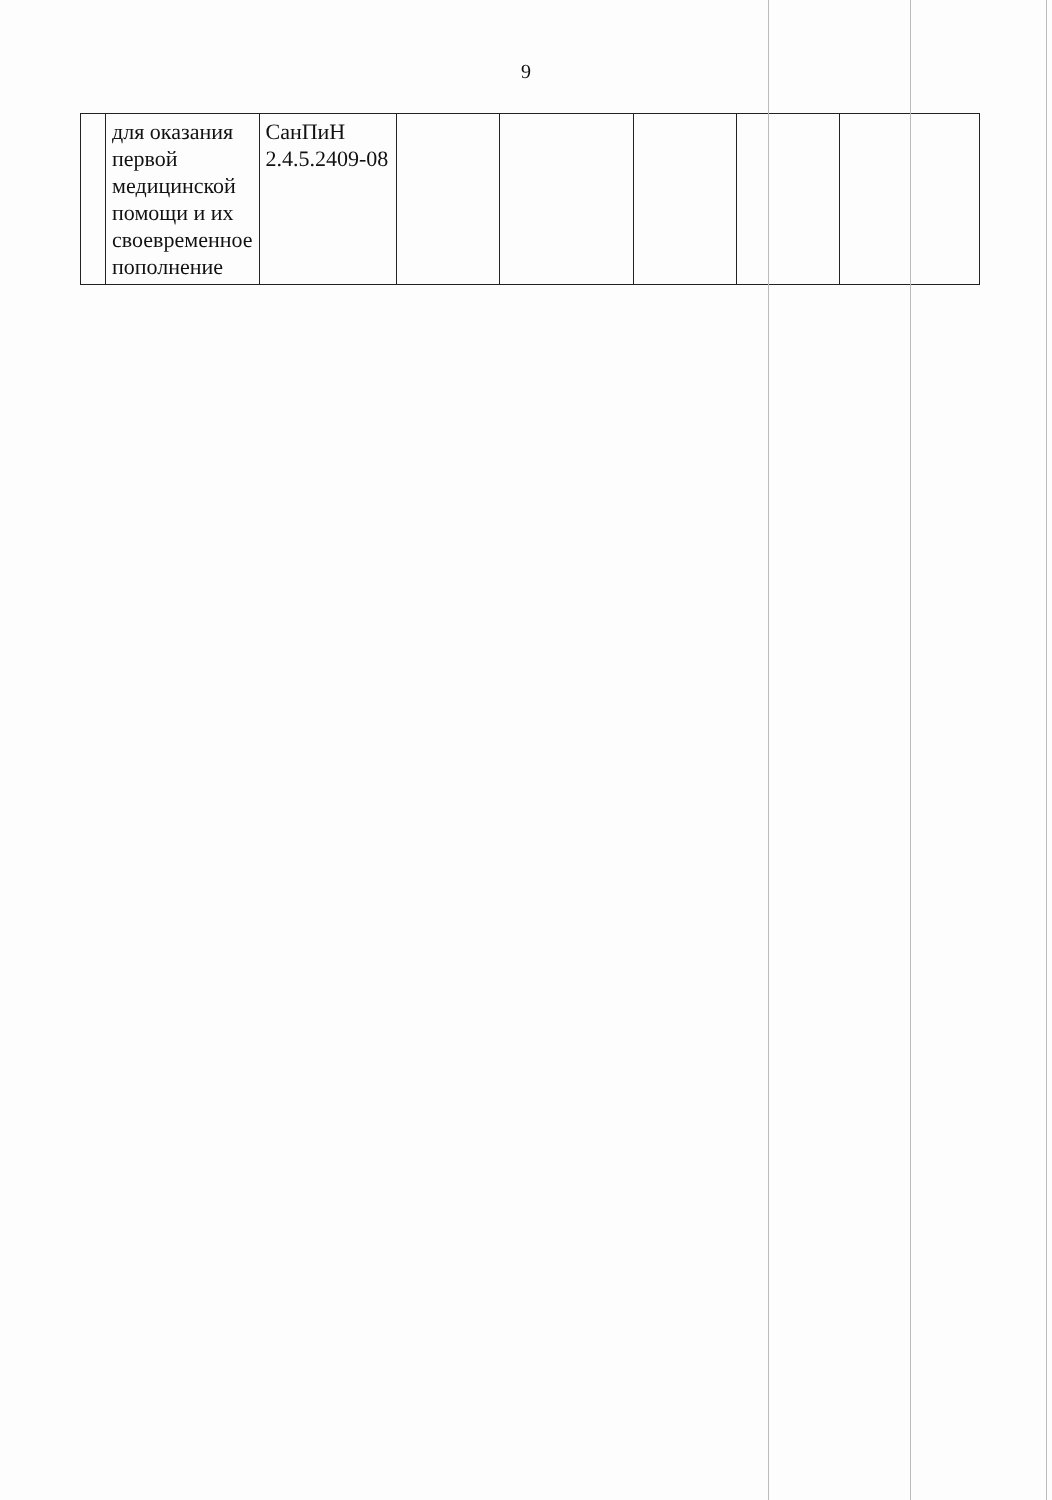9
| | для оказания первой медицинской помощи и их своевременное пополнение | СанПиН 2.4.5.2409-08 | | | | | |